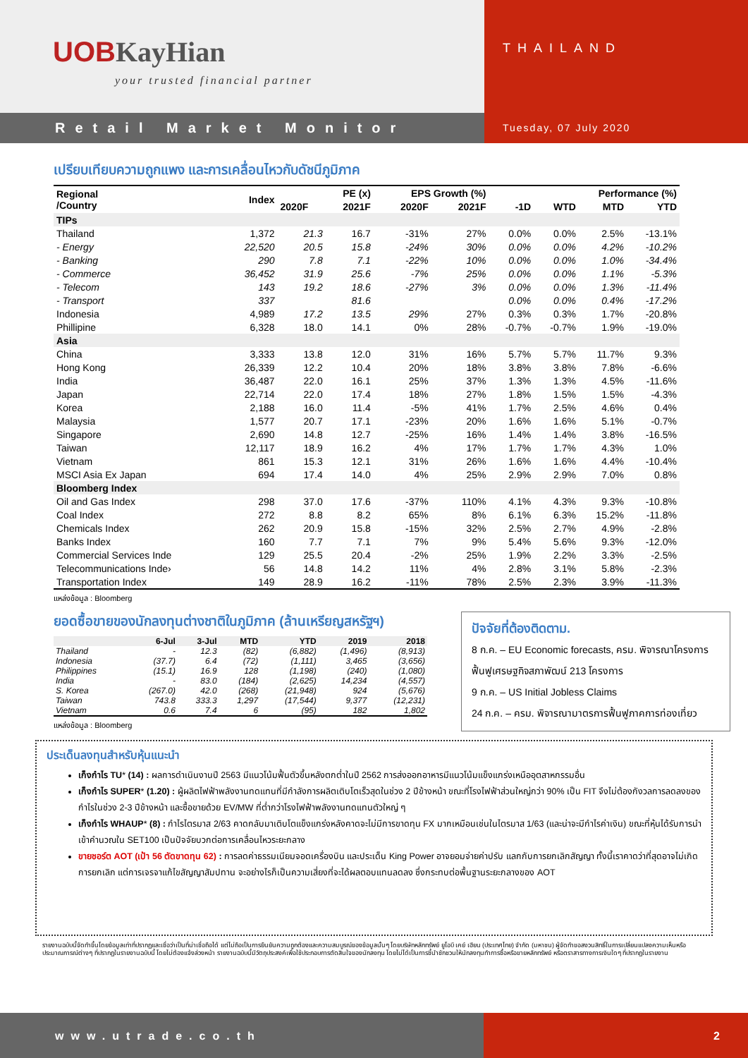UOBKayHian
your trusted financial partner
THAILAND
Retail Market Monitor
Tuesday, 07 July 2020
เปรียบเทียบความถูกแพง และการเคลื่อนไหวกับดัชนีภูมิภาค
| Regional /Country | Index | PE (x) | | EPS Growth (%) | | Performance (%) | | | |
| --- | --- | --- | --- | --- | --- | --- | --- | --- | --- |
| | | 2020F | 2021F | 2020F | 2021F | -1D | WTD | MTD | YTD |
| TIPs | | | | | | | | | |
| Thailand | 1,372 | 21.3 | 16.7 | -31% | 27% | 0.0% | 0.0% | 2.5% | -13.1% |
| - Energy | 22,520 | 20.5 | 15.8 | -24% | 30% | 0.0% | 0.0% | 4.2% | -10.2% |
| - Banking | 290 | 7.8 | 7.1 | -22% | 10% | 0.0% | 0.0% | 1.0% | -34.4% |
| - Commerce | 36,452 | 31.9 | 25.6 | -7% | 25% | 0.0% | 0.0% | 1.1% | -5.3% |
| - Telecom | 143 | 19.2 | 18.6 | -27% | 3% | 0.0% | 0.0% | 1.3% | -11.4% |
| - Transport | 337 | | 81.6 | | | 0.0% | 0.0% | 0.4% | -17.2% |
| Indonesia | 4,989 | 17.2 | 13.5 | 29% | 27% | 0.3% | 0.3% | 1.7% | -20.8% |
| Phillipine | 6,328 | 18.0 | 14.1 | 0% | 28% | -0.7% | -0.7% | 1.9% | -19.0% |
| Asia | | | | | | | | | |
| China | 3,333 | 13.8 | 12.0 | 31% | 16% | 5.7% | 5.7% | 11.7% | 9.3% |
| Hong Kong | 26,339 | 12.2 | 10.4 | 20% | 18% | 3.8% | 3.8% | 7.8% | -6.6% |
| India | 36,487 | 22.0 | 16.1 | 25% | 37% | 1.3% | 1.3% | 4.5% | -11.6% |
| Japan | 22,714 | 22.0 | 17.4 | 18% | 27% | 1.8% | 1.5% | 1.5% | -4.3% |
| Korea | 2,188 | 16.0 | 11.4 | -5% | 41% | 1.7% | 2.5% | 4.6% | 0.4% |
| Malaysia | 1,577 | 20.7 | 17.1 | -23% | 20% | 1.6% | 1.6% | 5.1% | -0.7% |
| Singapore | 2,690 | 14.8 | 12.7 | -25% | 16% | 1.4% | 1.4% | 3.8% | -16.5% |
| Taiwan | 12,117 | 18.9 | 16.2 | 4% | 17% | 1.7% | 1.7% | 4.3% | 1.0% |
| Vietnam | 861 | 15.3 | 12.1 | 31% | 26% | 1.6% | 1.6% | 4.4% | -10.4% |
| MSCI Asia Ex Japan | 694 | 17.4 | 14.0 | 4% | 25% | 2.9% | 2.9% | 7.0% | 0.8% |
| Bloomberg Index | | | | | | | | | |
| Oil and Gas Index | 298 | 37.0 | 17.6 | -37% | 110% | 4.1% | 4.3% | 9.3% | -10.8% |
| Coal Index | 272 | 8.8 | 8.2 | 65% | 8% | 6.1% | 6.3% | 15.2% | -11.8% |
| Chemicals Index | 262 | 20.9 | 15.8 | -15% | 32% | 2.5% | 2.7% | 4.9% | -2.8% |
| Banks Index | 160 | 7.7 | 7.1 | 7% | 9% | 5.4% | 5.6% | 9.3% | -12.0% |
| Commercial Services Inde | 129 | 25.5 | 20.4 | -2% | 25% | 1.9% | 2.2% | 3.3% | -2.5% |
| Telecommunications Inde› | 56 | 14.8 | 14.2 | 11% | 4% | 2.8% | 3.1% | 5.8% | -2.3% |
| Transportation Index | 149 | 28.9 | 16.2 | -11% | 78% | 2.5% | 2.3% | 3.9% | -11.3% |
แหล่งข้อมูล : Bloomberg
ยอดซื้อขายของนักลงทุนต่างชาติในภูมิภาค (ล้านเหรียญสหรัฐฯ)
| | 6-Jul | 3-Jul | MTD | YTD | 2019 | 2018 |
| --- | --- | --- | --- | --- | --- | --- |
| Thailand | - | 12.3 | (82) | (6,882) | (1,496) | (8,913) |
| Indonesia | (37.7) | 6.4 | (72) | (1,111) | 3,465 | (3,656) |
| Philippines | (15.1) | 16.9 | 128 | (1,198) | (240) | (1,080) |
| India | - | 83.0 | (184) | (2,625) | 14,234 | (4,557) |
| S. Korea | (267.0) | 42.0 | (268) | (21,948) | 924 | (5,676) |
| Taiwan | 743.8 | 333.3 | 1,297 | (17,544) | 9,377 | (12,231) |
| Vietnam | 0.6 | 7.4 | 6 | (95) | 182 | 1,802 |
แหล่งข้อมูล : Bloomberg
ปัจจัยที่ต้องติดตาม.
8 ก.ค. – EU Economic forecasts, ครม. พิจารณาโครงการฟื้นฟูเศรษฐกิจสภาพัฒน์ 213 โครงการ
9 ก.ค. – US Initial Jobless Claims
24 ก.ค. – ครม. พิจารณามาตรการฟื้นฟูภาคการท่องเที่ยว
ประเด็นลงทุนสำหรับหุ้นแนะนำ
เก็งกำไร TU* (14) : ผลการดำเนินงานปี 2563 มีแนวโน้มฟื้นตัวขึ้นหลังตกต่ำในปี 2562 การส่งออกอาหารมีแนวโน้มแข็งแกร่งเหนืออุตสาหกรรมอื่น
เก็งกำไร SUPER* (1.20) : ผู้ผลิตไฟฟ้าพลังงานทดแทนที่มีกำลังการผลิตเติบโตเร็วสุดในช่วง 2 ปีข้างหน้า ขณะที่โรงไฟฟ้าส่วนใหญ่กว่า 90% เป็น FIT จึงไม่ต้องกังวลการลดลงของกำไรในช่วง 2-3 ปีข้างหน้า และซื้อขายด้วย EV/MW ที่ต่ำกว่าโรงไฟฟ้าพลังงานทดแทนตัวใหญ่ ๆ
เก็งกำไร WHAUP* (8) : กำไรไตรมาส 2/63 คาดกลับมาเติบโตแข็งแกร่งหลังคาดจะไม่มีการขาดทุน FX มากเหมือนเช่นในไตรมาส 1/63 (และน่าจะมีกำไรค่าเงิน) ขณะที่หุ้นได้รับการนำเข้าคำนวณใน SET100 เป็นปัจจัยบวกต่อการเคลื่อนไหวระยะกลาง
ขายชอร์ต AOT (เป้า 56 ตัดขาดทุน 62) : การลดค่าธรรมเนียมจอดเครื่องบิน และประเด็น King Power อาจยอมจ่ายค่าปรับ แลกกับการยกเลิกสัญญา ทั้งนี้เราคาดว่าที่สุดอาจไม่เกิดการยกเลิก แต่การเจรจาแก้ไขสัญญาสัมปทาน จะอย่างไรก็เป็นความเสี่ยงที่จะได้ผลตอบแทนลดลง ซึ่งกระทบต่อพื้นฐานระยะกลางของ AOT
รายงานฉบับนี้จัดทำขึ้นโดยข้อมูลเท่าที่ปรากฏและเชื่อว่าเป็นที่น่าเชื่อถือได้ แต่ไม่ถือเป็นการยืนยันความถูกต้องและความสมบูรณ์ของข้อมูลนั้นๆ โดยบริษัทหลักทรัพย์ ยูโอบี เคย์ เฮียน (ประเทศไทย) จำกัด (มหาชน) ผู้จัดทำขอสงวนสิทธิ์ในการเปลี่ยนแปลงความเห็นหรือประมาณการณ์ต่างๆ ที่ปรากฏในรายงานฉบับนี้ โดยไม่ต้องแจ้งล่วงหน้า รายงานฉบับนี้มีวัตถุประสงค์เพื่อใช้ประกอบการตัดสินใจของนักลงทุน โดยไม่ได้เป็นการชี้นำชักชวนให้นักลงทุนทำการซื้อหรือขายหลักทรัพย์ หรือตราสารทางการเงินใดๆ ที่ปรากฏในรายงาน
www.utrade.co.th 2